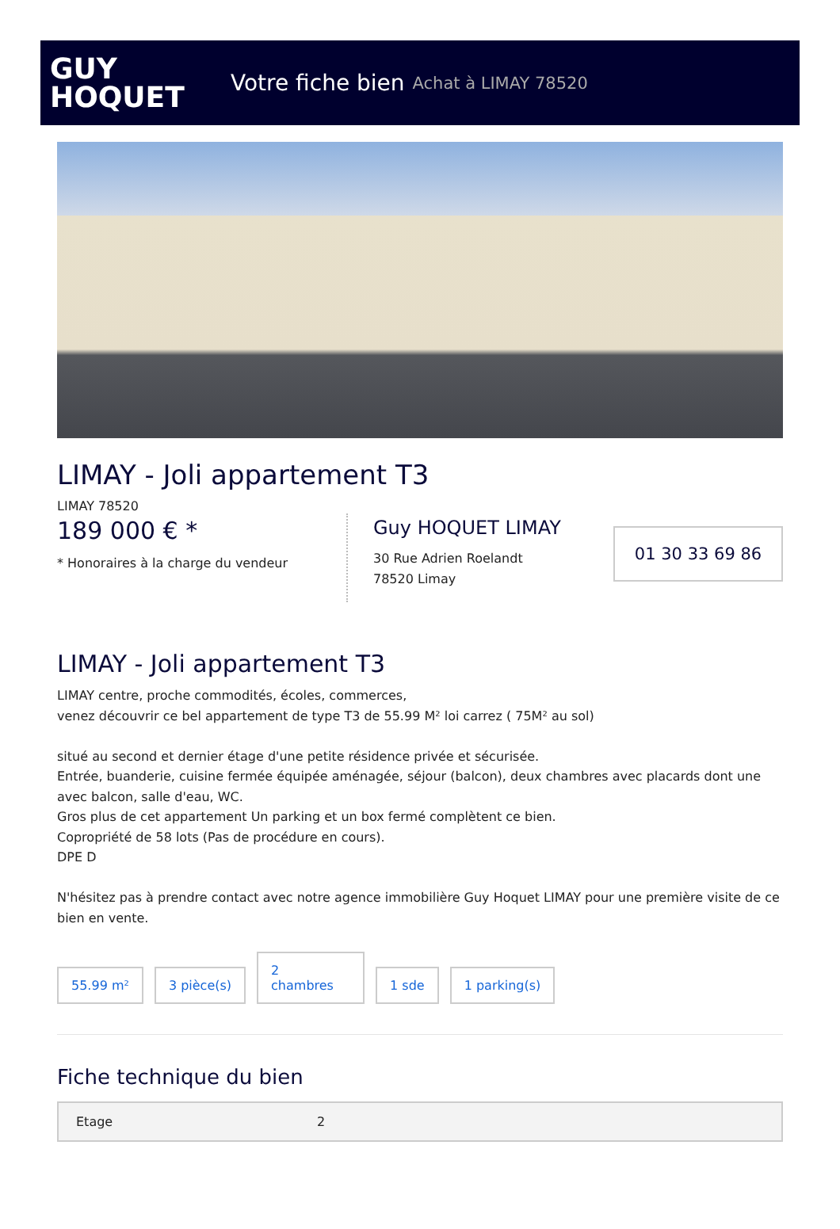GUY
HOQUET
Votre fiche bien Achat à LIMAY 78520
LIMAY - Joli appartement T3
LIMAY 78520
189 000 € *
* Honoraires à la charge du vendeur
Guy HOQUET LIMAY
30 Rue Adrien Roelandt
78520 Limay
01 30 33 69 86
LIMAY - Joli appartement T3
LIMAY centre, proche commodités, écoles, commerces,
venez découvrir ce bel appartement de type T3 de 55.99 M² loi carrez ( 75M² au sol)
situé au second et dernier étage d'une petite résidence privée et sécurisée.
Entrée, buanderie, cuisine fermée équipée aménagée, séjour (balcon), deux chambres avec placards dont une avec balcon, salle d'eau, WC.
Gros plus de cet appartement Un parking et un box fermé complètent ce bien.
Copropriété de 58 lots (Pas de procédure en cours).
DPE D
N'hésitez pas à prendre contact avec notre agence immobilière Guy Hoquet LIMAY pour une première visite de ce bien en vente.
55.99 m²
3 pièce(s)
2
chambres
1 sde
1 parking(s)
Fiche technique du bien
| Etage | 2 |